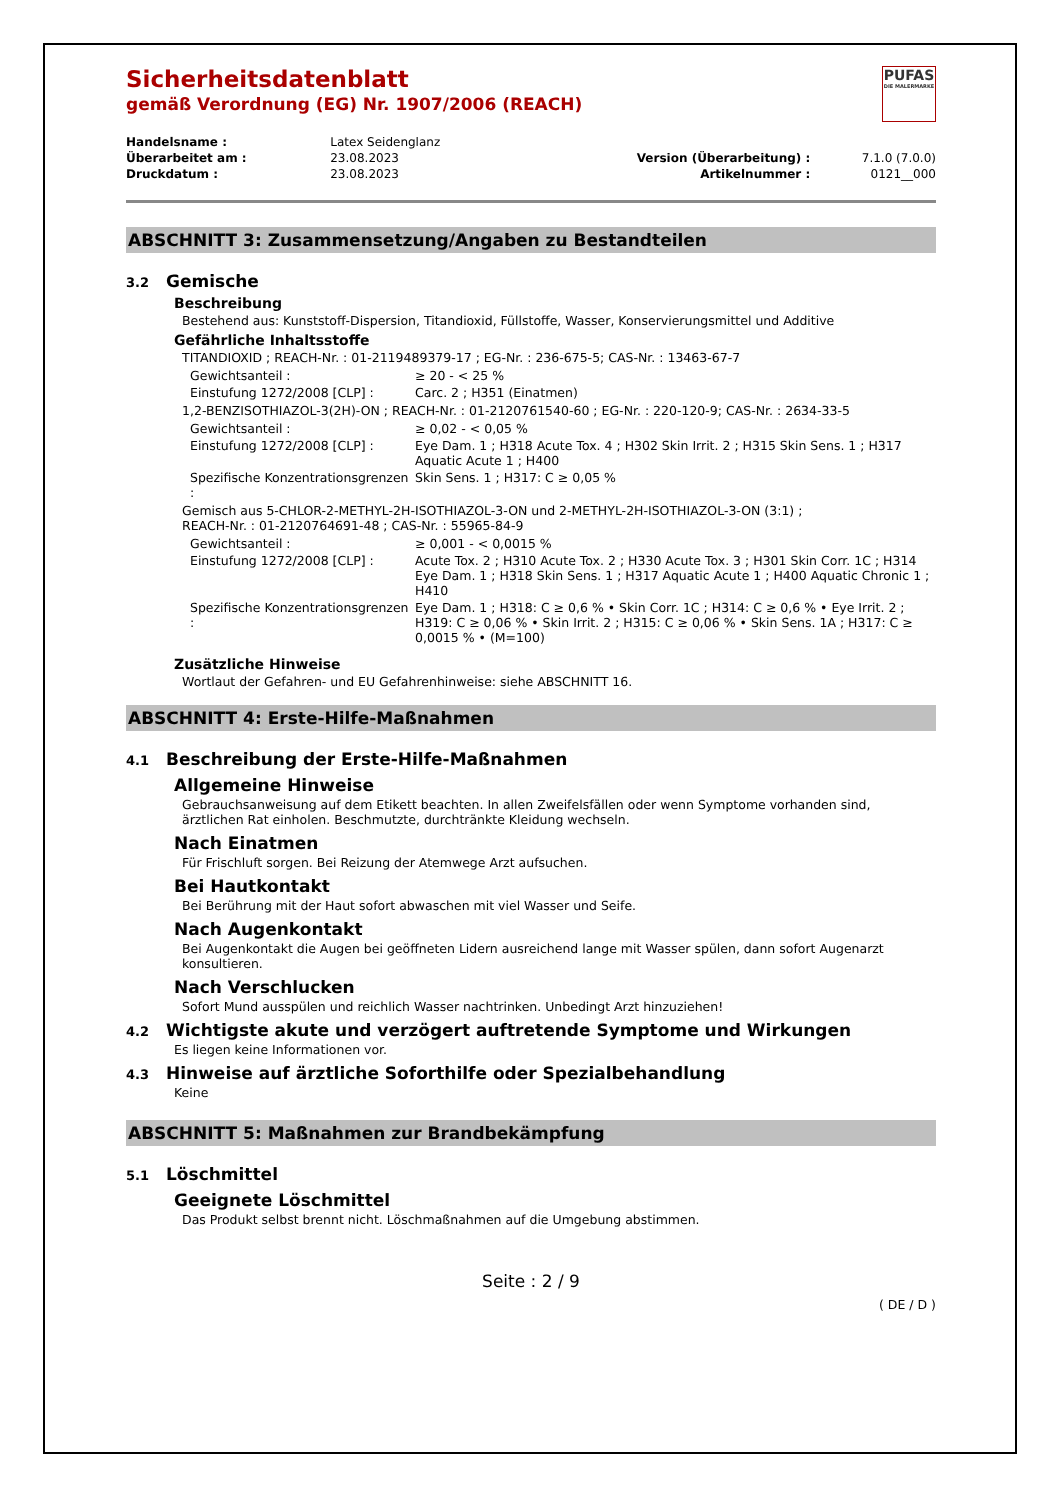PUFAS
DIE MALERMARKE
Sicherheitsdatenblatt
gemäß Verordnung (EG) Nr. 1907/2006 (REACH)
| Handelsname : | Latex Seidenglanz | | |
| Überarbeitet am : | 23.08.2023 | Version (Überarbeitung) : | 7.1.0 (7.0.0) |
| Druckdatum : | 23.08.2023 | Artikelnummer : | 0121__000 |
ABSCHNITT 3: Zusammensetzung/Angaben zu Bestandteilen
3.2 Gemische
Beschreibung
Bestehend aus: Kunststoff-Dispersion, Titandioxid, Füllstoffe, Wasser, Konservierungsmittel und Additive
Gefährliche Inhaltsstoffe
TITANDIOXID ; REACH-Nr. : 01-2119489379-17 ; EG-Nr. : 236-675-5; CAS-Nr. : 13463-67-7
| Gewichtsanteil : | ≥ 20 - < 25 % |
| Einstufung 1272/2008 [CLP] : | Carc. 2 ; H351 (Einatmen) |
1,2-BENZISOTHIAZOL-3(2H)-ON ; REACH-Nr. : 01-2120761540-60 ; EG-Nr. : 220-120-9; CAS-Nr. : 2634-33-5
| Gewichtsanteil : | ≥ 0,02 - < 0,05 % |
| Einstufung 1272/2008 [CLP] : | Eye Dam. 1 ; H318 Acute Tox. 4 ; H302 Skin Irrit. 2 ; H315 Skin Sens. 1 ; H317 Aquatic Acute 1 ; H400 |
| Spezifische Konzentrationsgrenzen : | Skin Sens. 1 ; H317: C ≥ 0,05 % |
Gemisch aus 5-CHLOR-2-METHYL-2H-ISOTHIAZOL-3-ON und 2-METHYL-2H-ISOTHIAZOL-3-ON (3:1) ;
REACH-Nr. : 01-2120764691-48 ; CAS-Nr. : 55965-84-9
| Gewichtsanteil : | ≥ 0,001 - < 0,0015 % |
| Einstufung 1272/2008 [CLP] : | Acute Tox. 2 ; H310 Acute Tox. 2 ; H330 Acute Tox. 3 ; H301 Skin Corr. 1C ; H314 Eye Dam. 1 ; H318 Skin Sens. 1 ; H317 Aquatic Acute 1 ; H400 Aquatic Chronic 1 ; H410 |
| Spezifische Konzentrationsgrenzen : | Eye Dam. 1 ; H318: C ≥ 0,6 % • Skin Corr. 1C ; H314: C ≥ 0,6 % • Eye Irrit. 2 ; H319: C ≥ 0,06 % • Skin Irrit. 2 ; H315: C ≥ 0,06 % • Skin Sens. 1A ; H317: C ≥ 0,0015 % • (M=100) |
Zusätzliche Hinweise
Wortlaut der Gefahren- und EU Gefahrenhinweise: siehe ABSCHNITT 16.
ABSCHNITT 4: Erste-Hilfe-Maßnahmen
4.1 Beschreibung der Erste-Hilfe-Maßnahmen
Allgemeine Hinweise
Gebrauchsanweisung auf dem Etikett beachten. In allen Zweifelsfällen oder wenn Symptome vorhanden sind, ärztlichen Rat einholen. Beschmutzte, durchtränkte Kleidung wechseln.
Nach Einatmen
Für Frischluft sorgen. Bei Reizung der Atemwege Arzt aufsuchen.
Bei Hautkontakt
Bei Berührung mit der Haut sofort abwaschen mit viel Wasser und Seife.
Nach Augenkontakt
Bei Augenkontakt die Augen bei geöffneten Lidern ausreichend lange mit Wasser spülen, dann sofort Augenarzt konsultieren.
Nach Verschlucken
Sofort Mund ausspülen und reichlich Wasser nachtrinken. Unbedingt Arzt hinzuziehen!
4.2 Wichtigste akute und verzögert auftretende Symptome und Wirkungen
Es liegen keine Informationen vor.
4.3 Hinweise auf ärztliche Soforthilfe oder Spezialbehandlung
Keine
ABSCHNITT 5: Maßnahmen zur Brandbekämpfung
5.1 Löschmittel
Geeignete Löschmittel
Das Produkt selbst brennt nicht. Löschmaßnahmen auf die Umgebung abstimmen.
Seite : 2 / 9
( DE / D )